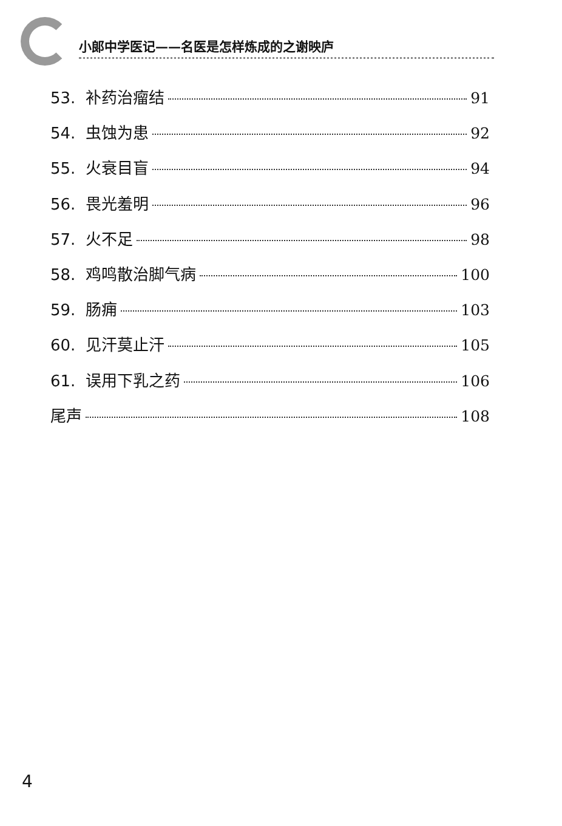小郎中学医记——名医是怎样炼成的之谢映庐
53. 补药治瘤结 91
54. 虫蚀为患 92
55. 火衰目盲 94
56. 畏光羞明 96
57. 火不足 98
58. 鸡鸣散治脚气病 100
59. 肠痈 103
60. 见汗莫止汗 105
61. 误用下乳之药 106
尾声 108
4